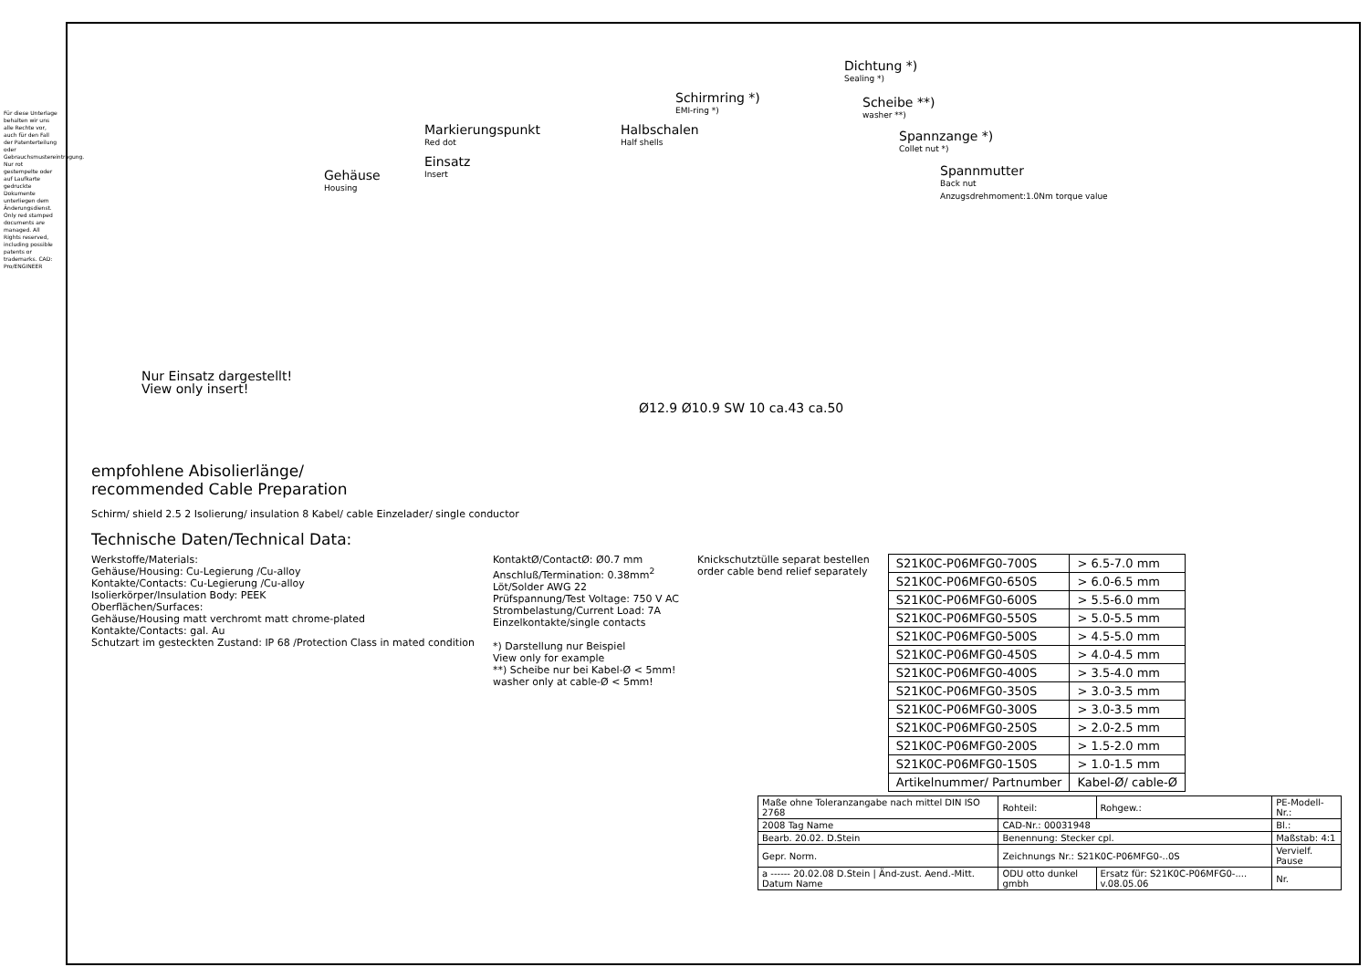Für diese Unterlage behalten wir uns alle Rechte vor, auch für den Fall der Patenterteilung oder Gebrauchsmustereintragung. Nur rot gestempelte oder auf Laufkarte gedruckte Dokumente unterliegen dem Änderungsdienst. Only red stamped documents are managed. All Rights reserved, including possible patents or trademarks. CAD: Pro/ENGINEER
Gehäuse
Housing
Einsatz
Insert
Markierungspunkt
Red dot
Halbschalen
Half shells
Schirmring *)
EMI-ring *)
Dichtung *)
Sealing *)
Scheibe **)
washer **)
Spannzange *)
Collet nut *)
Spannmutter
Back nut
Anzugsdrehmoment:1.0Nm torque value
Nur Einsatz dargestellt!
View only insert!
Ø12.9 Ø10.9 SW 10 ca.43 ca.50
empfohlene Abisolierlänge/
recommended Cable Preparation
Schirm/ shield 2.5 2 Isolierung/ insulation 8 Kabel/ cable Einzelader/ single conductor
Technische Daten/Technical Data:
Werkstoffe/Materials:
Gehäuse/Housing: Cu-Legierung /Cu-alloy
Kontakte/Contacts: Cu-Legierung /Cu-alloy
Isolierkörper/Insulation Body: PEEK
Oberflächen/Surfaces:
Gehäuse/Housing matt verchromt matt chrome-plated
Kontakte/Contacts: gal. Au
Schutzart im gesteckten Zustand: IP 68 /Protection Class in mated condition
KontaktØ/ContactØ: Ø0.7 mm
Anschluß/Termination: 0.38mm<sup>2</sup>
Löt/Solder AWG 22
Prüfspannung/Test Voltage: 750 V AC
Strombelastung/Current Load: 7A
Einzelkontakte/single contacts
*) Darstellung nur Beispiel
View only for example
**) Scheibe nur bei Kabel-Ø < 5mm!
washer only at cable-Ø < 5mm!
Knickschutztülle separat bestellen
order cable bend relief separately
| S21K0C-P06MFG0-700S | > 6.5-7.0 mm |
| S21K0C-P06MFG0-650S | > 6.0-6.5 mm |
| S21K0C-P06MFG0-600S | > 5.5-6.0 mm |
| S21K0C-P06MFG0-550S | > 5.0-5.5 mm |
| S21K0C-P06MFG0-500S | > 4.5-5.0 mm |
| S21K0C-P06MFG0-450S | > 4.0-4.5 mm |
| S21K0C-P06MFG0-400S | > 3.5-4.0 mm |
| S21K0C-P06MFG0-350S | > 3.0-3.5 mm |
| S21K0C-P06MFG0-300S | > 3.0-3.5 mm |
| S21K0C-P06MFG0-250S | > 2.0-2.5 mm |
| S21K0C-P06MFG0-200S | > 1.5-2.0 mm |
| S21K0C-P06MFG0-150S | > 1.0-1.5 mm |
| Artikelnummer/ Partnumber | Kabel-Ø/ cable-Ø |
| Maße ohne Toleranzangabe nach mittel DIN ISO 2768 | Rohteil: | Rohgew.: | PE-Modell-Nr.: |
| 2008 Tag Name | CAD-Nr.: 00031948 | | Bl.: |
| Bearb. 20.02. D.Stein | Benennung: Stecker cpl. | | Maßstab: 4:1 |
| Gepr. Norm. | Zeichnungs Nr.: S21K0C-P06MFG0-..0S | | Vervielf. Pause |
| a ------ 20.02.08 D.Stein / Änd-zust. Aend.-Mitt. Datum Name | ODU otto dunkel gmbh | Ersatz für: S21K0C-P06MFG0-.... v.08.05.06 | Nr. |